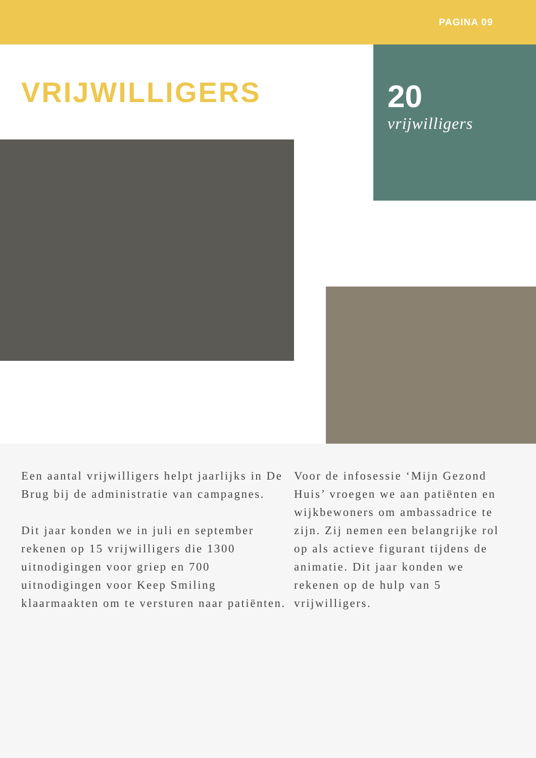PAGINA 09
VRIJWILLIGERS
20
vrijwilligers
Een aantal vrijwilligers helpt jaarlijks in De Brug bij de administratie van campagnes.
Dit jaar konden we in juli en september rekenen op 15 vrijwilligers die 1300 uitnodigingen voor griep en 700 uitnodigingen voor Keep Smiling klaarmaakten om te versturen naar patiënten.
Voor de infosessie ‘Mijn Gezond Huis’ vroegen we aan patiënten en wijkbewoners om ambassadrice te zijn. Zij nemen een belangrijke rol op als actieve figurant tijdens de animatie. Dit jaar konden we rekenen op de hulp van 5 vrijwilligers.